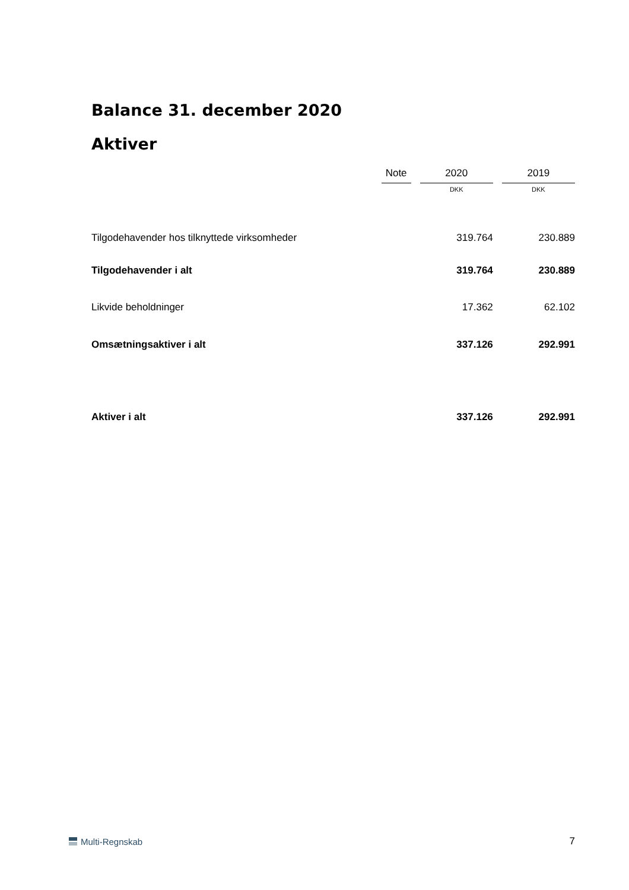Balance 31. december 2020
Aktiver
| | Note | | 2020 | | 2019 |
| --- | --- | --- | --- | --- | --- |
| | | | DKK | | DKK |
| Tilgodehavender hos tilknyttede virksomheder | | | 319.764 | | 230.889 |
| Tilgodehavender i alt | | | 319.764 | | 230.889 |
| Likvide beholdninger | | | 17.362 | | 62.102 |
| Omsætningsaktiver i alt | | | 337.126 | | 292.991 |
| Aktiver i alt | | | 337.126 | | 292.991 |
Multi-Regnskab 7